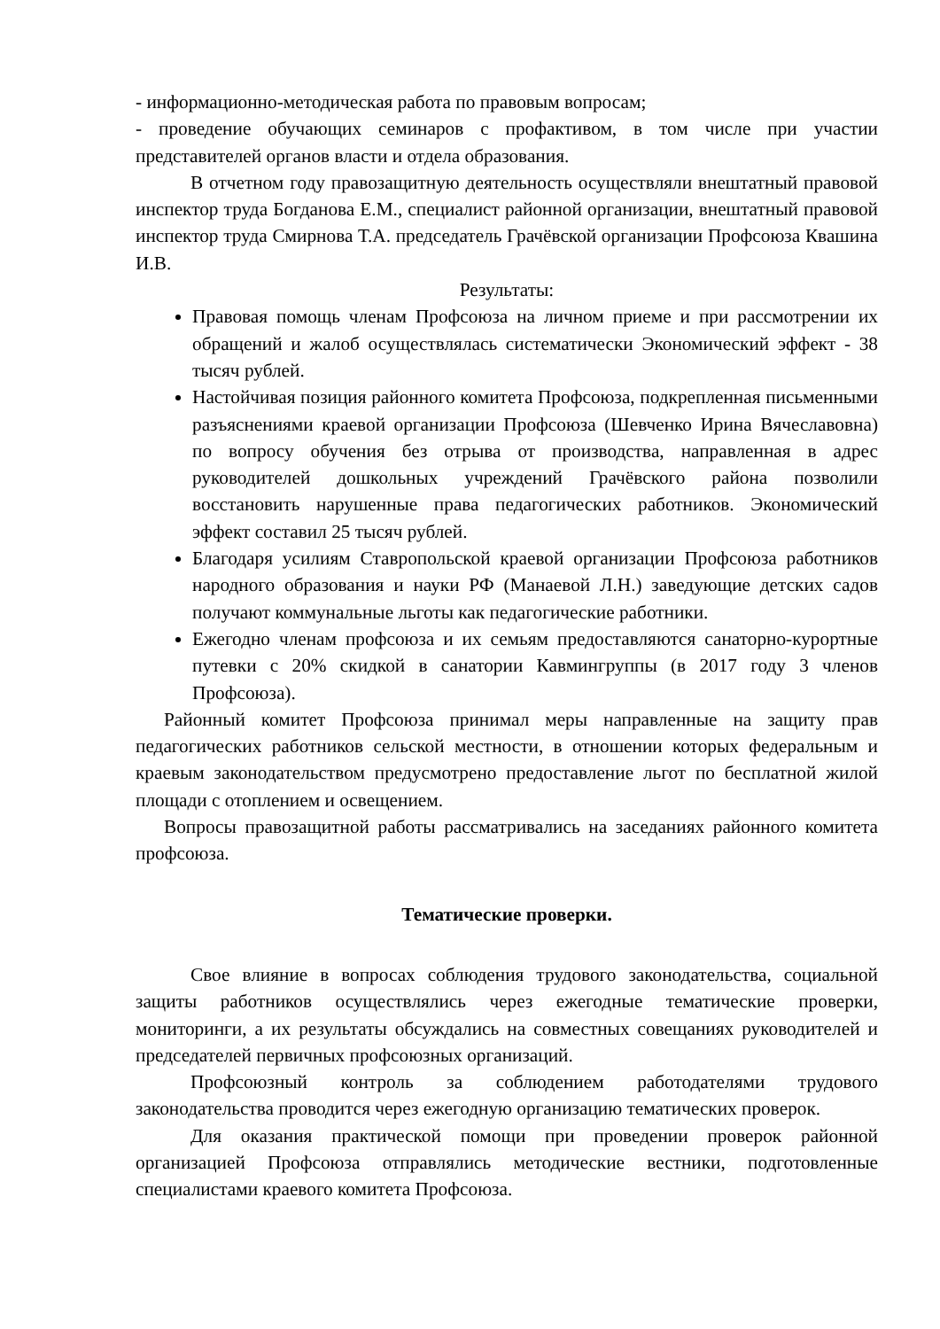- информационно-методическая работа по правовым вопросам;
- проведение обучающих семинаров с профактивом, в том числе при участии представителей органов власти и отдела образования.
В отчетном году правозащитную деятельность осуществляли внештатный правовой инспектор труда Богданова Е.М., специалист районной организации, внештатный правовой инспектор труда Смирнова Т.А. председатель Грачёвской организации Профсоюза Квашина И.В.
Результаты:
Правовая помощь членам Профсоюза на личном приеме и при рассмотрении их обращений и жалоб осуществлялась систематически Экономический эффект - 38 тысяч рублей.
Настойчивая позиция районного комитета Профсоюза, подкрепленная письменными разъяснениями краевой организации Профсоюза (Шевченко Ирина Вячеславовна) по вопросу обучения без отрыва от производства, направленная в адрес руководителей дошкольных учреждений Грачёвского района позволили восстановить нарушенные права педагогических работников. Экономический эффект составил 25 тысяч рублей.
Благодаря усилиям Ставропольской краевой организации Профсоюза работников народного образования и науки РФ (Манаевой Л.Н.) заведующие детских садов получают коммунальные льготы как педагогические работники.
Ежегодно членам профсоюза и их семьям предоставляются санаторно-курортные путевки с 20% скидкой в санатории Кавмингруппы (в 2017 году 3 членов Профсоюза).
Районный комитет Профсоюза принимал меры направленные на защиту прав педагогических работников сельской местности, в отношении которых федеральным и краевым законодательством предусмотрено предоставление льгот по бесплатной жилой площади с отоплением и освещением.
Вопросы правозащитной работы рассматривались на заседаниях районного комитета профсоюза.
Тематические проверки.
Свое влияние в вопросах соблюдения трудового законодательства, социальной защиты работников осуществлялись через ежегодные тематические проверки, мониторинги, а их результаты обсуждались на совместных совещаниях руководителей и председателей первичных профсоюзных организаций.
Профсоюзный контроль за соблюдением работодателями трудового законодательства проводится через ежегодную организацию тематических проверок.
Для оказания практической помощи при проведении проверок районной организацией Профсоюза отправлялись методические вестники, подготовленные специалистами краевого комитета Профсоюза.